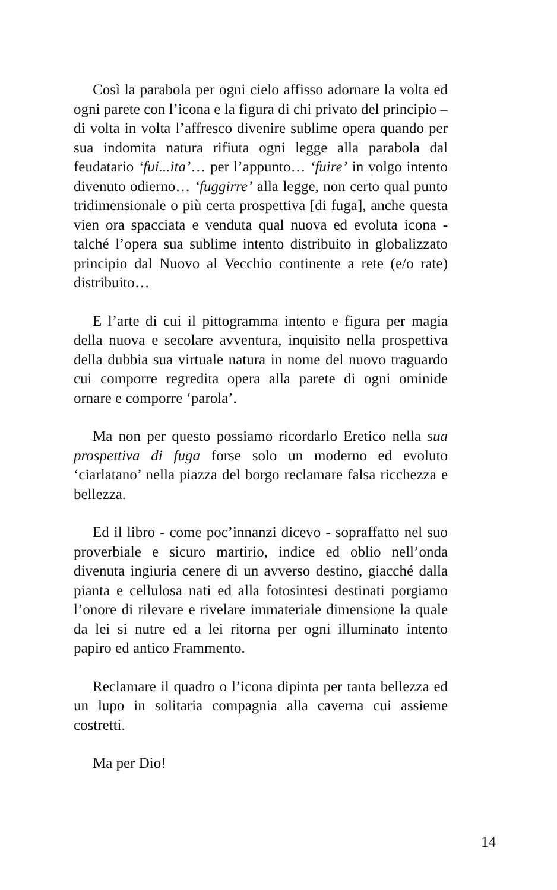Così la parabola per ogni cielo affisso adornare la volta ed ogni parete con l’icona e la figura di chi privato del principio – di volta in volta l’affresco divenire sublime opera quando per sua indomita natura rifiuta ogni legge alla parabola dal feudatario ‘fui...ita’… per l’appunto… ‘fuire’ in volgo intento divenuto odierno… ‘fuggirre’ alla legge, non certo qual punto tridimensionale o più certa prospettiva [di fuga], anche questa vien ora spacciata e venduta qual nuova ed evoluta icona - talché l’opera sua sublime intento distribuito in globalizzato principio dal Nuovo al Vecchio continente a rete (e/o rate) distribuito…
E l’arte di cui il pittogramma intento e figura per magia della nuova e secolare avventura, inquisito nella prospettiva della dubbia sua virtuale natura in nome del nuovo traguardo cui comporre regredita opera alla parete di ogni ominide ornare e comporre ‘parola’.
Ma non per questo possiamo ricordarlo Eretico nella sua prospettiva di fuga forse solo un moderno ed evoluto ‘ciarlatano’ nella piazza del borgo reclamare falsa ricchezza e bellezza.
Ed il libro - come poc’innanzi dicevo - sopraffatto nel suo proverbiale e sicuro martirio, indice ed oblio nell’onda divenuta ingiuria cenere di un avverso destino, giacché dalla pianta e cellulosa nati ed alla fotosintesi destinati porgiamo l’onore di rilevare e rivelare immateriale dimensione la quale da lei si nutre ed a lei ritorna per ogni illuminato intento papiro ed antico Frammento.
Reclamare il quadro o l’icona dipinta per tanta bellezza ed un lupo in solitaria compagnia alla caverna cui assieme costretti.
Ma per Dio!
14